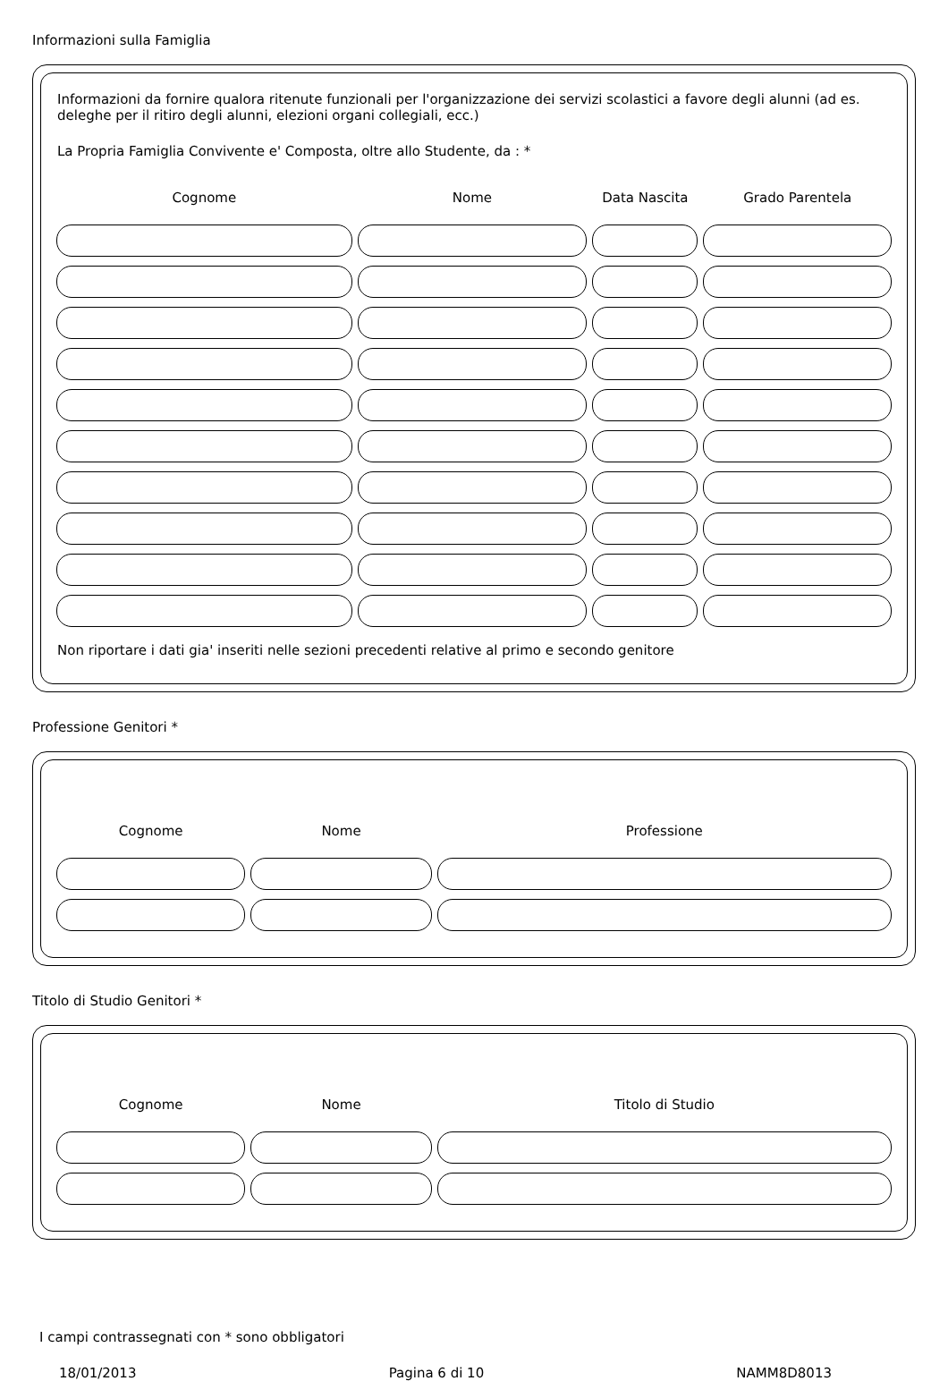Informazioni sulla Famiglia
Informazioni da fornire qualora ritenute funzionali per l'organizzazione dei servizi scolastici a favore degli alunni (ad es. deleghe per il ritiro degli alunni, elezioni organi collegiali, ecc.)
La Propria Famiglia Convivente e' Composta, oltre allo Studente, da : *
| Cognome | Nome | Data Nascita | Grado Parentela |
| --- | --- | --- | --- |
Non riportare i dati gia' inseriti nelle sezioni precedenti relative al primo e secondo genitore
Professione Genitori *
| Cognome | Nome | Professione |
| --- | --- | --- |
Titolo di Studio Genitori *
| Cognome | Nome | Titolo di Studio |
| --- | --- | --- |
I campi contrassegnati con * sono obbligatori
18/01/2013 Pagina 6 di 10 NAMM8D8013